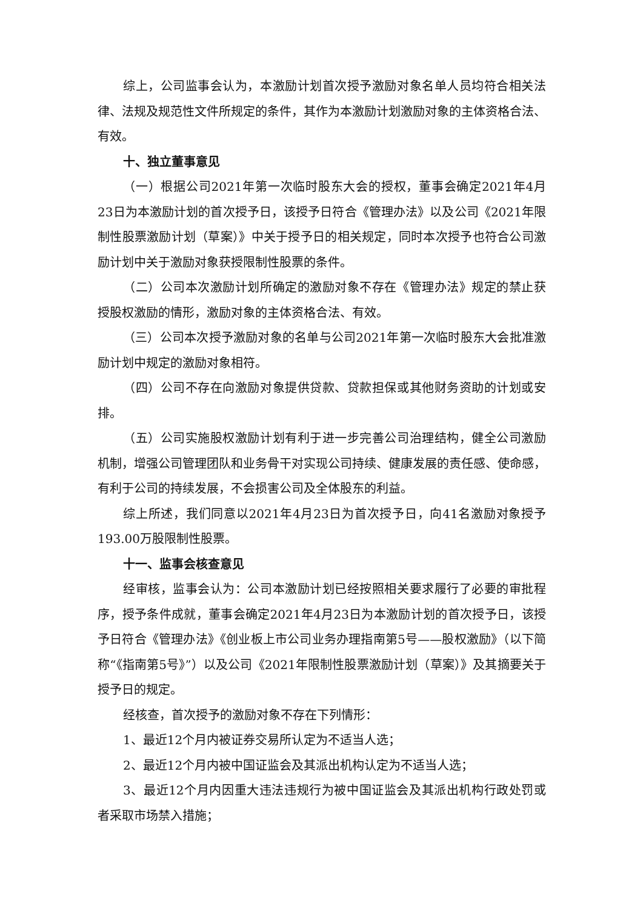综上，公司监事会认为，本激励计划首次授予激励对象名单人员均符合相关法律、法规及规范性文件所规定的条件，其作为本激励计划激励对象的主体资格合法、有效。
十、独立董事意见
（一）根据公司2021年第一次临时股东大会的授权，董事会确定2021年4月23日为本激励计划的首次授予日，该授予日符合《管理办法》以及公司《2021年限制性股票激励计划（草案）》中关于授予日的相关规定，同时本次授予也符合公司激励计划中关于激励对象获授限制性股票的条件。
（二）公司本次激励计划所确定的激励对象不存在《管理办法》规定的禁止获授股权激励的情形，激励对象的主体资格合法、有效。
（三）公司本次授予激励对象的名单与公司2021年第一次临时股东大会批准激励计划中规定的激励对象相符。
（四）公司不存在向激励对象提供贷款、贷款担保或其他财务资助的计划或安排。
（五）公司实施股权激励计划有利于进一步完善公司治理结构，健全公司激励机制，增强公司管理团队和业务骨干对实现公司持续、健康发展的责任感、使命感，有利于公司的持续发展，不会损害公司及全体股东的利益。
综上所述，我们同意以2021年4月23日为首次授予日，向41名激励对象授予193.00万股限制性股票。
十一、监事会核查意见
经审核，监事会认为：公司本激励计划已经按照相关要求履行了必要的审批程序，授予条件成就，董事会确定2021年4月23日为本激励计划的首次授予日，该授予日符合《管理办法》《创业板上市公司业务办理指南第5号——股权激励》（以下简称“《指南第5号》”）以及公司《2021年限制性股票激励计划（草案）》及其摘要关于授予日的规定。
经核查，首次授予的激励对象不存在下列情形：
1、最近12个月内被证券交易所认定为不适当人选；
2、最近12个月内被中国证监会及其派出机构认定为不适当人选；
3、最近12个月内因重大违法违规行为被中国证监会及其派出机构行政处罚或者采取市场禁入措施；